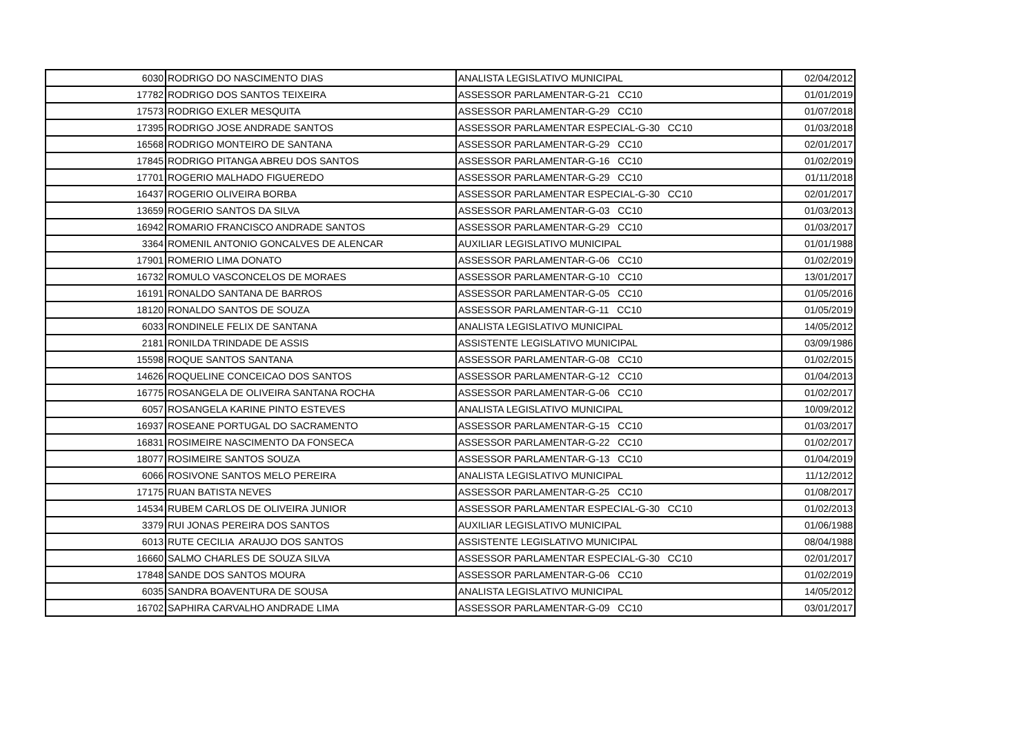| 6030 | RODRIGO DO NASCIMENTO DIAS | ANALISTA LEGISLATIVO MUNICIPAL | 02/04/2012 |
| 17782 | RODRIGO DOS SANTOS TEIXEIRA | ASSESSOR PARLAMENTAR-G-21 CC10 | 01/01/2019 |
| 17573 | RODRIGO EXLER MESQUITA | ASSESSOR PARLAMENTAR-G-29 CC10 | 01/07/2018 |
| 17395 | RODRIGO JOSE ANDRADE SANTOS | ASSESSOR PARLAMENTAR ESPECIAL-G-30 CC10 | 01/03/2018 |
| 16568 | RODRIGO MONTEIRO DE SANTANA | ASSESSOR PARLAMENTAR-G-29 CC10 | 02/01/2017 |
| 17845 | RODRIGO PITANGA ABREU DOS SANTOS | ASSESSOR PARLAMENTAR-G-16 CC10 | 01/02/2019 |
| 17701 | ROGERIO MALHADO FIGUEREDO | ASSESSOR PARLAMENTAR-G-29 CC10 | 01/11/2018 |
| 16437 | ROGERIO OLIVEIRA BORBA | ASSESSOR PARLAMENTAR ESPECIAL-G-30 CC10 | 02/01/2017 |
| 13659 | ROGERIO SANTOS DA SILVA | ASSESSOR PARLAMENTAR-G-03 CC10 | 01/03/2013 |
| 16942 | ROMARIO FRANCISCO ANDRADE SANTOS | ASSESSOR PARLAMENTAR-G-29 CC10 | 01/03/2017 |
| 3364 | ROMENIL ANTONIO GONCALVES DE ALENCAR | AUXILIAR LEGISLATIVO MUNICIPAL | 01/01/1988 |
| 17901 | ROMERIO LIMA DONATO | ASSESSOR PARLAMENTAR-G-06 CC10 | 01/02/2019 |
| 16732 | ROMULO VASCONCELOS DE MORAES | ASSESSOR PARLAMENTAR-G-10 CC10 | 13/01/2017 |
| 16191 | RONALDO SANTANA DE BARROS | ASSESSOR PARLAMENTAR-G-05 CC10 | 01/05/2016 |
| 18120 | RONALDO SANTOS DE SOUZA | ASSESSOR PARLAMENTAR-G-11 CC10 | 01/05/2019 |
| 6033 | RONDINELE FELIX DE SANTANA | ANALISTA LEGISLATIVO MUNICIPAL | 14/05/2012 |
| 2181 | RONILDA TRINDADE DE ASSIS | ASSISTENTE LEGISLATIVO MUNICIPAL | 03/09/1986 |
| 15598 | ROQUE SANTOS SANTANA | ASSESSOR PARLAMENTAR-G-08 CC10 | 01/02/2015 |
| 14626 | ROQUELINE CONCEICAO DOS SANTOS | ASSESSOR PARLAMENTAR-G-12 CC10 | 01/04/2013 |
| 16775 | ROSANGELA DE OLIVEIRA SANTANA ROCHA | ASSESSOR PARLAMENTAR-G-06 CC10 | 01/02/2017 |
| 6057 | ROSANGELA KARINE PINTO ESTEVES | ANALISTA LEGISLATIVO MUNICIPAL | 10/09/2012 |
| 16937 | ROSEANE PORTUGAL DO SACRAMENTO | ASSESSOR PARLAMENTAR-G-15 CC10 | 01/03/2017 |
| 16831 | ROSIMEIRE NASCIMENTO DA FONSECA | ASSESSOR PARLAMENTAR-G-22 CC10 | 01/02/2017 |
| 18077 | ROSIMEIRE SANTOS SOUZA | ASSESSOR PARLAMENTAR-G-13 CC10 | 01/04/2019 |
| 6066 | ROSIVONE SANTOS MELO PEREIRA | ANALISTA LEGISLATIVO MUNICIPAL | 11/12/2012 |
| 17175 | RUAN BATISTA NEVES | ASSESSOR PARLAMENTAR-G-25 CC10 | 01/08/2017 |
| 14534 | RUBEM CARLOS DE OLIVEIRA JUNIOR | ASSESSOR PARLAMENTAR ESPECIAL-G-30 CC10 | 01/02/2013 |
| 3379 | RUI JONAS PEREIRA DOS SANTOS | AUXILIAR LEGISLATIVO MUNICIPAL | 01/06/1988 |
| 6013 | RUTE CECILIA ARAUJO DOS SANTOS | ASSISTENTE LEGISLATIVO MUNICIPAL | 08/04/1988 |
| 16660 | SALMO CHARLES DE SOUZA SILVA | ASSESSOR PARLAMENTAR ESPECIAL-G-30 CC10 | 02/01/2017 |
| 17848 | SANDE DOS SANTOS MOURA | ASSESSOR PARLAMENTAR-G-06 CC10 | 01/02/2019 |
| 6035 | SANDRA BOAVENTURA DE SOUSA | ANALISTA LEGISLATIVO MUNICIPAL | 14/05/2012 |
| 16702 | SAPHIRA CARVALHO ANDRADE LIMA | ASSESSOR PARLAMENTAR-G-09 CC10 | 03/01/2017 |